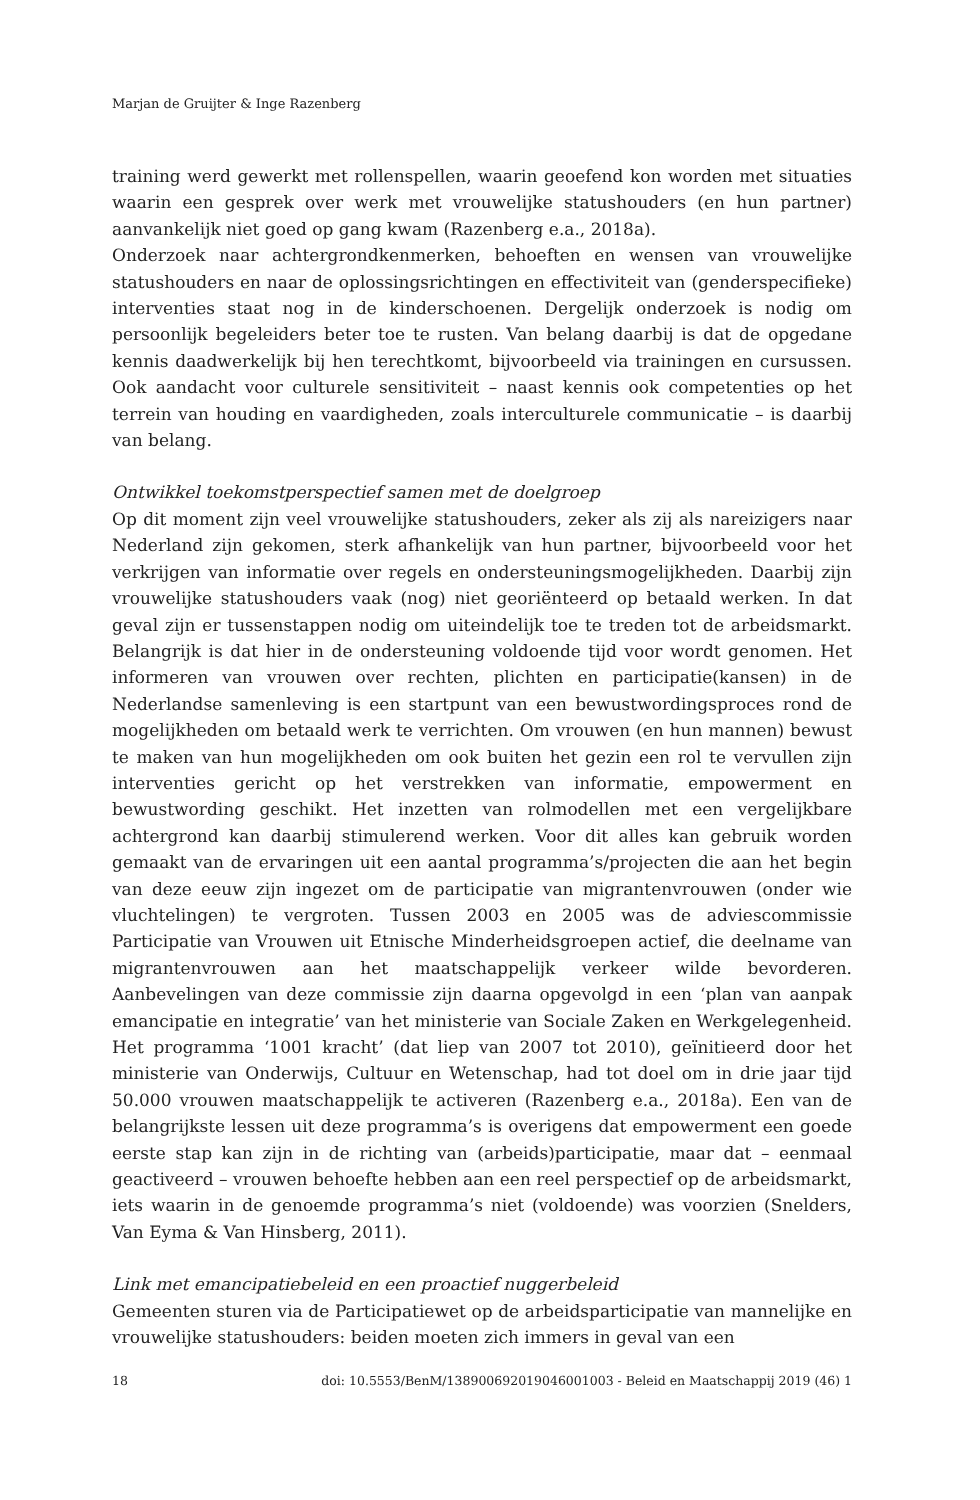Marjan de Gruijter & Inge Razenberg
training werd gewerkt met rollenspellen, waarin geoefend kon worden met situaties waarin een gesprek over werk met vrouwelijke statushouders (en hun partner) aanvankelijk niet goed op gang kwam (Razenberg e.a., 2018a).
Onderzoek naar achtergrondkenmerken, behoeften en wensen van vrouwelijke statushouders en naar de oplossingsrichtingen en effectiviteit van (genderspecifieke) interventies staat nog in de kinderschoenen. Dergelijk onderzoek is nodig om persoonlijk begeleiders beter toe te rusten. Van belang daarbij is dat de opgedane kennis daadwerkelijk bij hen terechtkomt, bijvoorbeeld via trainingen en cursussen. Ook aandacht voor culturele sensitiviteit – naast kennis ook competenties op het terrein van houding en vaardigheden, zoals interculturele communicatie – is daarbij van belang.
Ontwikkel toekomstperspectief samen met de doelgroep
Op dit moment zijn veel vrouwelijke statushouders, zeker als zij als nareizigers naar Nederland zijn gekomen, sterk afhankelijk van hun partner, bijvoorbeeld voor het verkrijgen van informatie over regels en ondersteuningsmogelijkheden. Daarbij zijn vrouwelijke statushouders vaak (nog) niet georiënteerd op betaald werken. In dat geval zijn er tussenstappen nodig om uiteindelijk toe te treden tot de arbeidsmarkt. Belangrijk is dat hier in de ondersteuning voldoende tijd voor wordt genomen. Het informeren van vrouwen over rechten, plichten en participatie(kansen) in de Nederlandse samenleving is een startpunt van een bewustwordingsproces rond de mogelijkheden om betaald werk te verrichten. Om vrouwen (en hun mannen) bewust te maken van hun mogelijkheden om ook buiten het gezin een rol te vervullen zijn interventies gericht op het verstrekken van informatie, empowerment en bewustwording geschikt. Het inzetten van rolmodellen met een vergelijkbare achtergrond kan daarbij stimulerend werken. Voor dit alles kan gebruik worden gemaakt van de ervaringen uit een aantal programma’s/projecten die aan het begin van deze eeuw zijn ingezet om de participatie van migrantenvrouwen (onder wie vluchtelingen) te vergroten. Tussen 2003 en 2005 was de adviescommissie Participatie van Vrouwen uit Etnische Minderheidsgroepen actief, die deelname van migrantenvrouwen aan het maatschappelijk verkeer wilde bevorderen. Aanbevelingen van deze commissie zijn daarna opgevolgd in een ‘plan van aanpak emancipatie en integratie’ van het ministerie van Sociale Zaken en Werkgelegenheid. Het programma ‘1001 kracht’ (dat liep van 2007 tot 2010), geïnitieerd door het ministerie van Onderwijs, Cultuur en Wetenschap, had tot doel om in drie jaar tijd 50.000 vrouwen maatschappelijk te activeren (Razenberg e.a., 2018a). Een van de belangrijkste lessen uit deze programma’s is overigens dat empowerment een goede eerste stap kan zijn in de richting van (arbeids)participatie, maar dat – eenmaal geactiveerd – vrouwen behoefte hebben aan een reel perspectief op de arbeidsmarkt, iets waarin in de genoemde programma’s niet (voldoende) was voorzien (Snelders, Van Eyma & Van Hinsberg, 2011).
Link met emancipatiebeleid en een proactief nuggerbeleid
Gemeenten sturen via de Participatiewet op de arbeidsparticipatie van mannelijke en vrouwelijke statushouders: beiden moeten zich immers in geval van een
18 doi: 10.5553/BenM/138900692019046001003 - Beleid en Maatschappij 2019 (46) 1